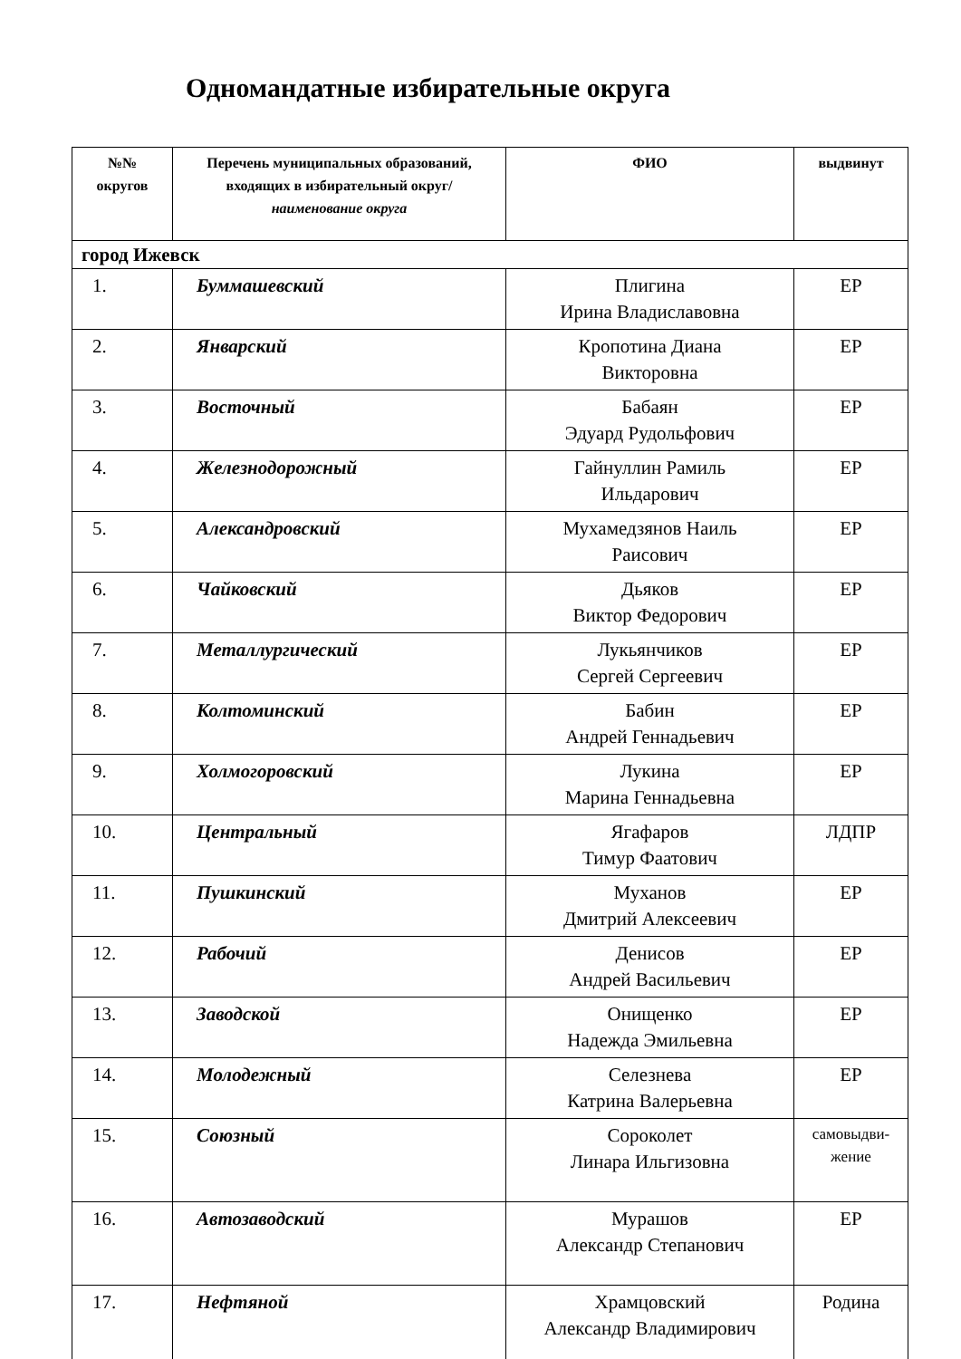Одномандатные избирательные округа
| №№ округов | Перечень муниципальных образований, входящих в избирательный округ/ наименование округа | ФИО | выдвинут |
| --- | --- | --- | --- |
| город Ижевск | | | |
| 1. | Буммашевский | Плигина Ирина Владиславовна | ЕР |
| 2. | Январский | Кропотина Диана Викторовна | ЕР |
| 3. | Восточный | Бабаян Эдуард Рудольфович | ЕР |
| 4. | Железнодорожный | Гайнуллин Рамиль Ильдарович | ЕР |
| 5. | Александровский | Мухамедзянов Наиль Раисович | ЕР |
| 6. | Чайковский | Дьяков Виктор Федорович | ЕР |
| 7. | Металлургический | Лукьянчиков Сергей Сергеевич | ЕР |
| 8. | Колтоминский | Бабин Андрей Геннадьевич | ЕР |
| 9. | Холмогоровский | Лукина Марина Геннадьевна | ЕР |
| 10. | Центральный | Ягафаров Тимур Фаатович | ЛДПР |
| 11. | Пушкинский | Муханов Дмитрий Алексеевич | ЕР |
| 12. | Рабочий | Денисов Андрей Васильевич | ЕР |
| 13. | Заводской | Онищенко Надежда Эмильевна | ЕР |
| 14. | Молодежный | Селезнева Катрина Валерьевна | ЕР |
| 15. | Союзный | Сороколет Линара Ильгизовна | самовыдви- жение |
| 16. | Автозаводский | Мурашов Александр Степанович | ЕР |
| 17. | Нефтяной | Храмцовский Александр Владимирович | Родина |